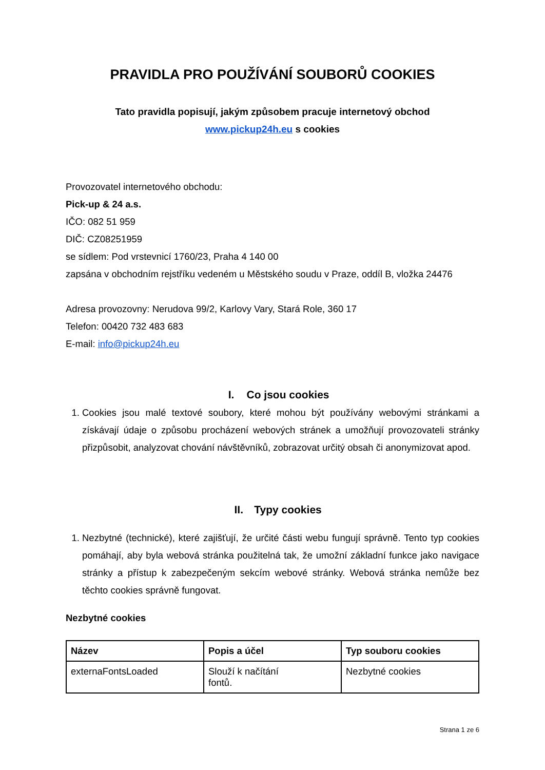PRAVIDLA PRO POUŽÍVÁNÍ SOUBORŮ COOKIES
Tato pravidla popisují, jakým způsobem pracuje internetový obchod
www.pickup24h.eu s cookies
Provozovatel internetového obchodu:
Pick-up & 24 a.s.
IČO: 082 51 959
DIČ: CZ08251959
se sídlem: Pod vrstevnicí 1760/23, Praha 4 140 00
zapsána v obchodním rejstříku vedeném u Městského soudu v Praze, oddíl B, vložka 24476
Adresa provozovny: Nerudova 99/2, Karlovy Vary, Stará Role, 360 17
Telefon: 00420 732 483 683
E-mail: info@pickup24h.eu
I. Co jsou cookies
1. Cookies jsou malé textové soubory, které mohou být používány webovými stránkami a získávají údaje o způsobu procházení webových stránek a umožňují provozovateli stránky přizpůsobit, analyzovat chování návštěvníků, zobrazovat určitý obsah či anonymizovat apod.
II. Typy cookies
1. Nezbytné (technické), které zajišťují, že určité části webu fungují správně. Tento typ cookies pomáhají, aby byla webová stránka použitelná tak, že umožní základní funkce jako navigace stránky a přístup k zabezpečeným sekcím webové stránky. Webová stránka nemůže bez těchto cookies správně fungovat.
Nezbytné cookies
| Název | Popis a účel | Typ souboru cookies |
| --- | --- | --- |
| externaFontsLoaded | Slouží k načítání fontů. | Nezbytné cookies |
Strana 1 ze 6